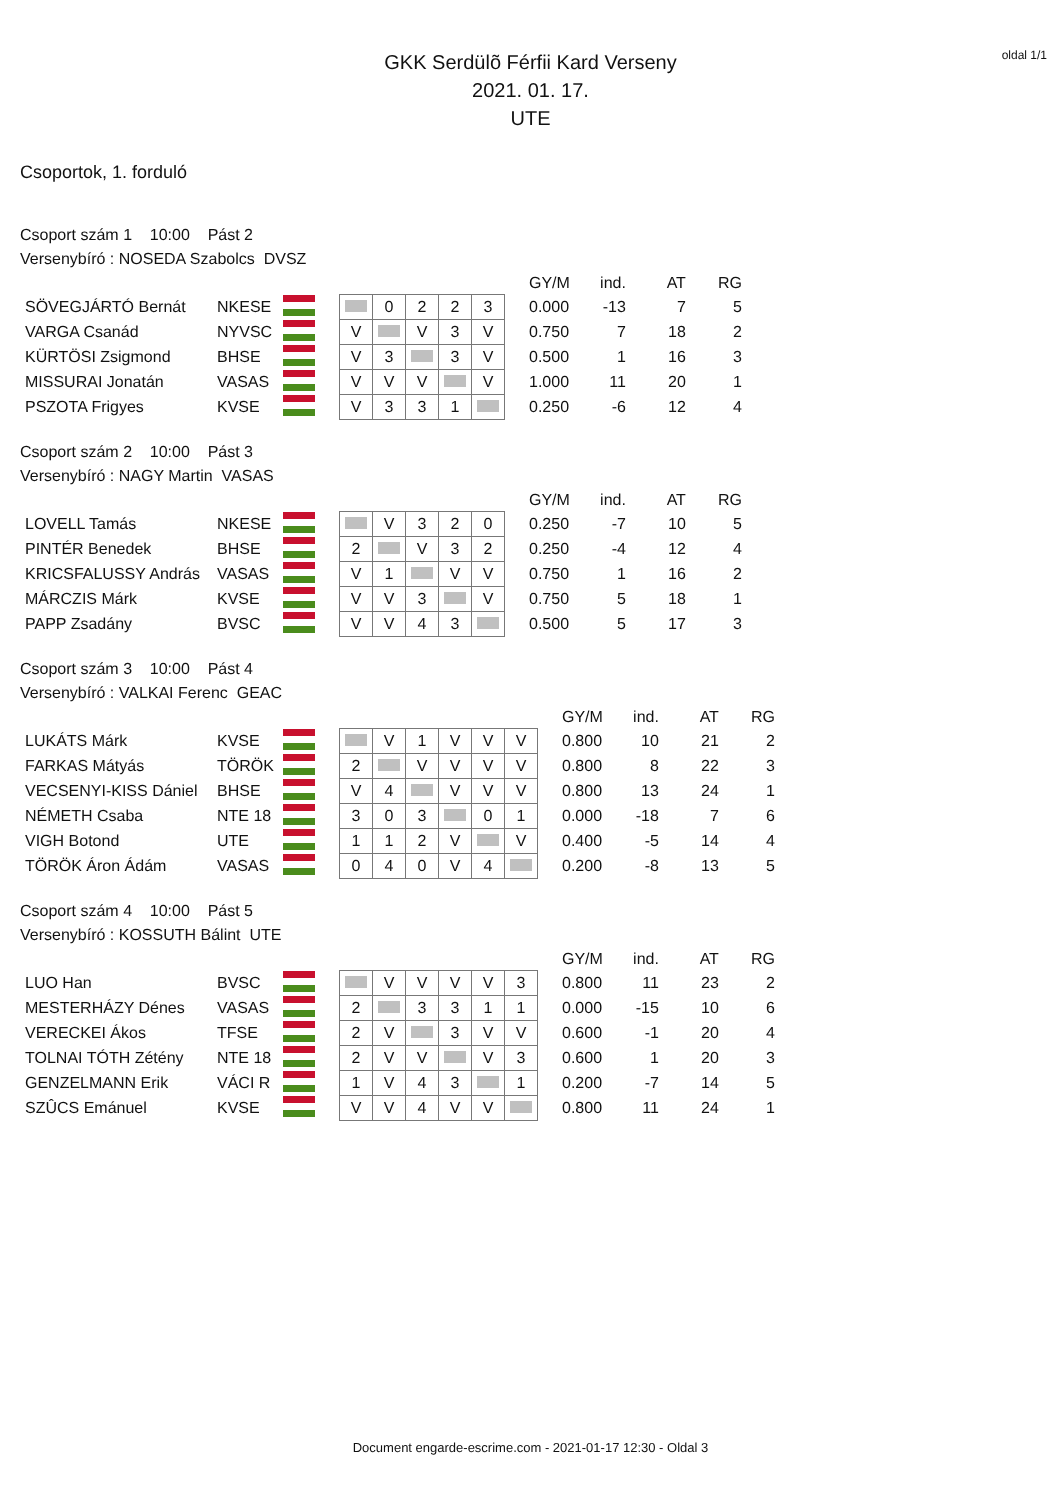oldal 1/1
GKK Serdülõ Férfii Kard Verseny
2021. 01. 17.
UTE
Csoportok, 1. forduló
Csoport szám 1 10:00 Pást 2
Versenybíró : NOSEDA Szabolcs DVSZ
| | | | | | | | | | GY/M | ind. | AT | RG |
| SÖVEGJÁRTÓ Bernát | NKESE | | | 0 | 2 | 2 | 3 | | 0.000 | -13 | 7 | 5 |
| VARGA Csanád | NYVSC | | V | | V | 3 | V | | 0.750 | 7 | 18 | 2 |
| KÜRTÖSI Zsigmond | BHSE | | V | 3 | | 3 | V | | 0.500 | 1 | 16 | 3 |
| MISSURAI Jonatán | VASAS | | V | V | V | | V | | 1.000 | 11 | 20 | 1 |
| PSZOTA Frigyes | KVSE | | V | 3 | 3 | 1 | | | 0.250 | -6 | 12 | 4 |
Csoport szám 2 10:00 Pást 3
Versenybíró : NAGY Martin VASAS
| | | | | | | | | | GY/M | ind. | AT | RG |
| LOVELL Tamás | NKESE | | | V | 3 | 2 | 0 | | 0.250 | -7 | 10 | 5 |
| PINTÉR Benedek | BHSE | | 2 | | V | 3 | 2 | | 0.250 | -4 | 12 | 4 |
| KRICSFALUSSY András | VASAS | | V | 1 | | V | V | | 0.750 | 1 | 16 | 2 |
| MÁRCZIS Márk | KVSE | | V | V | 3 | | V | | 0.750 | 5 | 18 | 1 |
| PAPP Zsadány | BVSC | | V | V | 4 | 3 | | | 0.500 | 5 | 17 | 3 |
Csoport szám 3 10:00 Pást 4
Versenybíró : VALKAI Ferenc GEAC
| | | | | | | | | | | GY/M | ind. | AT | RG |
| LUKÁTS Márk | KVSE | | | V | 1 | V | V | V | | 0.800 | 10 | 21 | 2 |
| FARKAS Mátyás | TÖRÖK | | 2 | | V | V | V | V | | 0.800 | 8 | 22 | 3 |
| VECSENYI-KISS Dániel | BHSE | | V | 4 | | V | V | V | | 0.800 | 13 | 24 | 1 |
| NÉMETH Csaba | NTE 18 | | 3 | 0 | 3 | | 0 | 1 | | 0.000 | -18 | 7 | 6 |
| VIGH Botond | UTE | | 1 | 1 | 2 | V | | V | | 0.400 | -5 | 14 | 4 |
| TÖRÖK Áron Ádám | VASAS | | 0 | 4 | 0 | V | 4 | | | 0.200 | -8 | 13 | 5 |
Csoport szám 4 10:00 Pást 5
Versenybíró : KOSSUTH Bálint UTE
| | | | | | | | | | | GY/M | ind. | AT | RG |
| LUO Han | BVSC | | | V | V | V | V | 3 | | 0.800 | 11 | 23 | 2 |
| MESTERHÁZY Dénes | VASAS | | 2 | | 3 | 3 | 1 | 1 | | 0.000 | -15 | 10 | 6 |
| VERECKEI Ákos | TFSE | | 2 | V | | 3 | V | V | | 0.600 | -1 | 20 | 4 |
| TOLNAI TÓTH Zétény | NTE 18 | | 2 | V | V | | V | 3 | | 0.600 | 1 | 20 | 3 |
| GENZELMANN Erik | VÁCI R | | 1 | V | 4 | 3 | | 1 | | 0.200 | -7 | 14 | 5 |
| SZÛCS Emánuel | KVSE | | V | V | 4 | V | V | | | 0.800 | 11 | 24 | 1 |
Document engarde-escrime.com - 2021-01-17 12:30 - Oldal 3